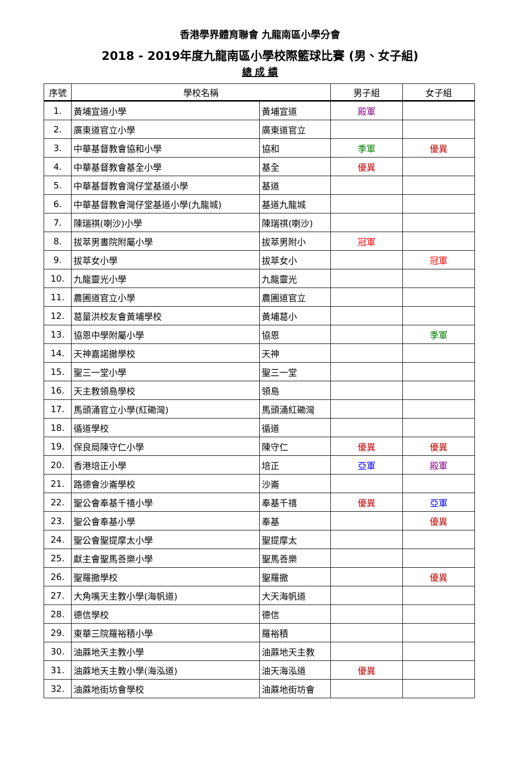香港學界體育聯會 九龍南區小學分會
2018 - 2019年度九龍南區小學校際籃球比賽 (男、女子組)
總 成 績
| 序號 | 學校名稱 | | 男子組 | 女子組 |
| --- | --- | --- | --- | --- |
| 1. | 黃埔宣道小學 | 黃埔宣道 | 殿軍 | |
| 2. | 廣東道官立小學 | 廣東道官立 | | |
| 3. | 中華基督教會協和小學 | 協和 | 季軍 | 優異 |
| 4. | 中華基督教會基全小學 | 基全 | 優異 | |
| 5. | 中華基督教會灣仔堂基道小學 | 基道 | | |
| 6. | 中華基督教會灣仔堂基道小學(九龍城) | 基道九龍城 | | |
| 7. | 陳瑞祺(喇沙)小學 | 陳瑞祺(喇沙) | | |
| 8. | 拔萃男書院附屬小學 | 拔萃男附小 | 冠軍 | |
| 9. | 拔萃女小學 | 拔萃女小 | | 冠軍 |
| 10. | 九龍靈光小學 | 九龍靈光 | | |
| 11. | 農圃道官立小學 | 農圃道官立 | | |
| 12. | 葛量洪校友會黃埔學校 | 黃埔葛小 | | |
| 13. | 協恩中學附屬小學 | 協恩 | | 季軍 |
| 14. | 天神嘉諾撒學校 | 天神 | | |
| 15. | 聖三一堂小學 | 聖三一堂 | | |
| 16. | 天主教領島學校 | 領島 | | |
| 17. | 馬頭涌官立小學(紅磡灣) | 馬頭涌紅磡灣 | | |
| 18. | 循道學校 | 循道 | | |
| 19. | 保良局陳守仁小學 | 陳守仁 | 優異 | 優異 |
| 20. | 香港培正小學 | 培正 | 亞軍 | 殿軍 |
| 21. | 路德會沙崙學校 | 沙崙 | | |
| 22. | 聖公會奉基千禧小學 | 奉基千禧 | 優異 | 亞軍 |
| 23. | 聖公會奉基小學 | 奉基 | | 優異 |
| 24. | 聖公會聖提摩太小學 | 聖提摩太 | | |
| 25. | 獻主會聖馬善樂小學 | 聖馬善樂 | | |
| 26. | 聖羅撒學校 | 聖羅撒 | | 優異 |
| 27. | 大角嘴天主教小學(海帆道) | 大天海帆道 | | |
| 28. | 德信學校 | 德信 | | |
| 29. | 東華三院羅裕積小學 | 羅裕積 | | |
| 30. | 油蔴地天主教小學 | 油蔴地天主教 | | |
| 31. | 油蔴地天主教小學(海泓道) | 油天海泓道 | 優異 | |
| 32. | 油蔴地街坊會學校 | 油蔴地街坊會 | | |